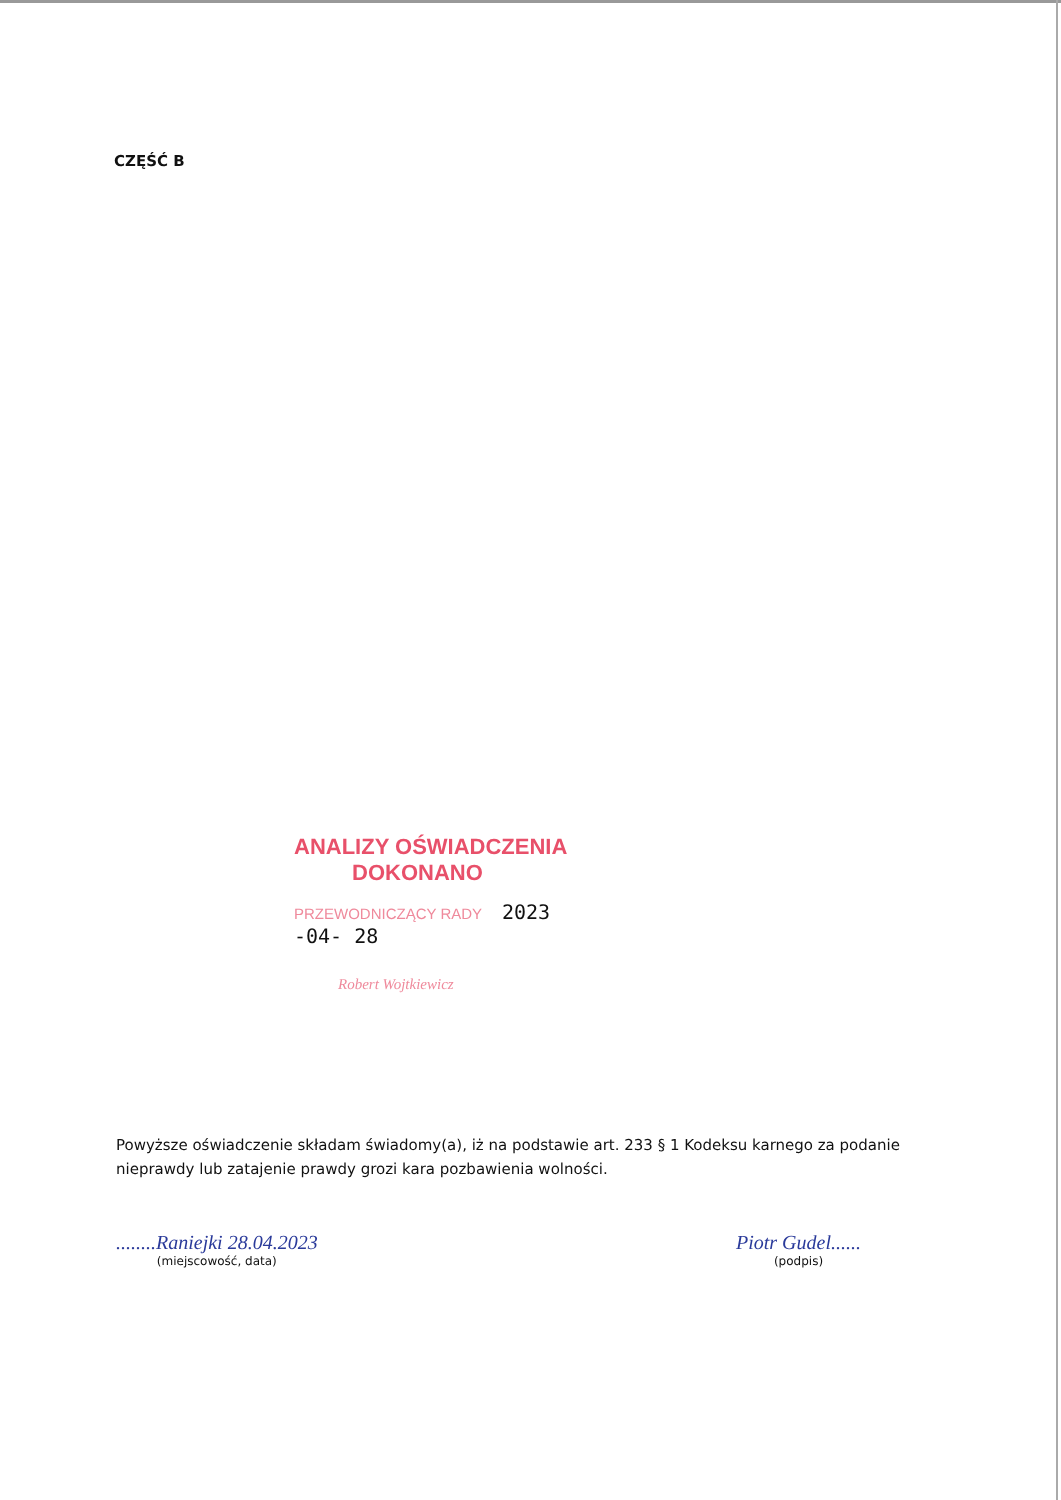CZĘŚĆ B
ANALIZY OŚWIADCZENIA
DOKONANO
PRZEWODNICZĄCY RADY 2023 -04- 28
Robert Wojtkiewicz
Powyższe oświadczenie składam świadomy(a), iż na podstawie art. 233 § 1 Kodeksu karnego za podanie nieprawdy lub zatajenie prawdy grozi kara pozbawienia wolności.
........Raniejki 28.04.2023
(miejscowość, data)
Piotr Gudel......
(podpis)